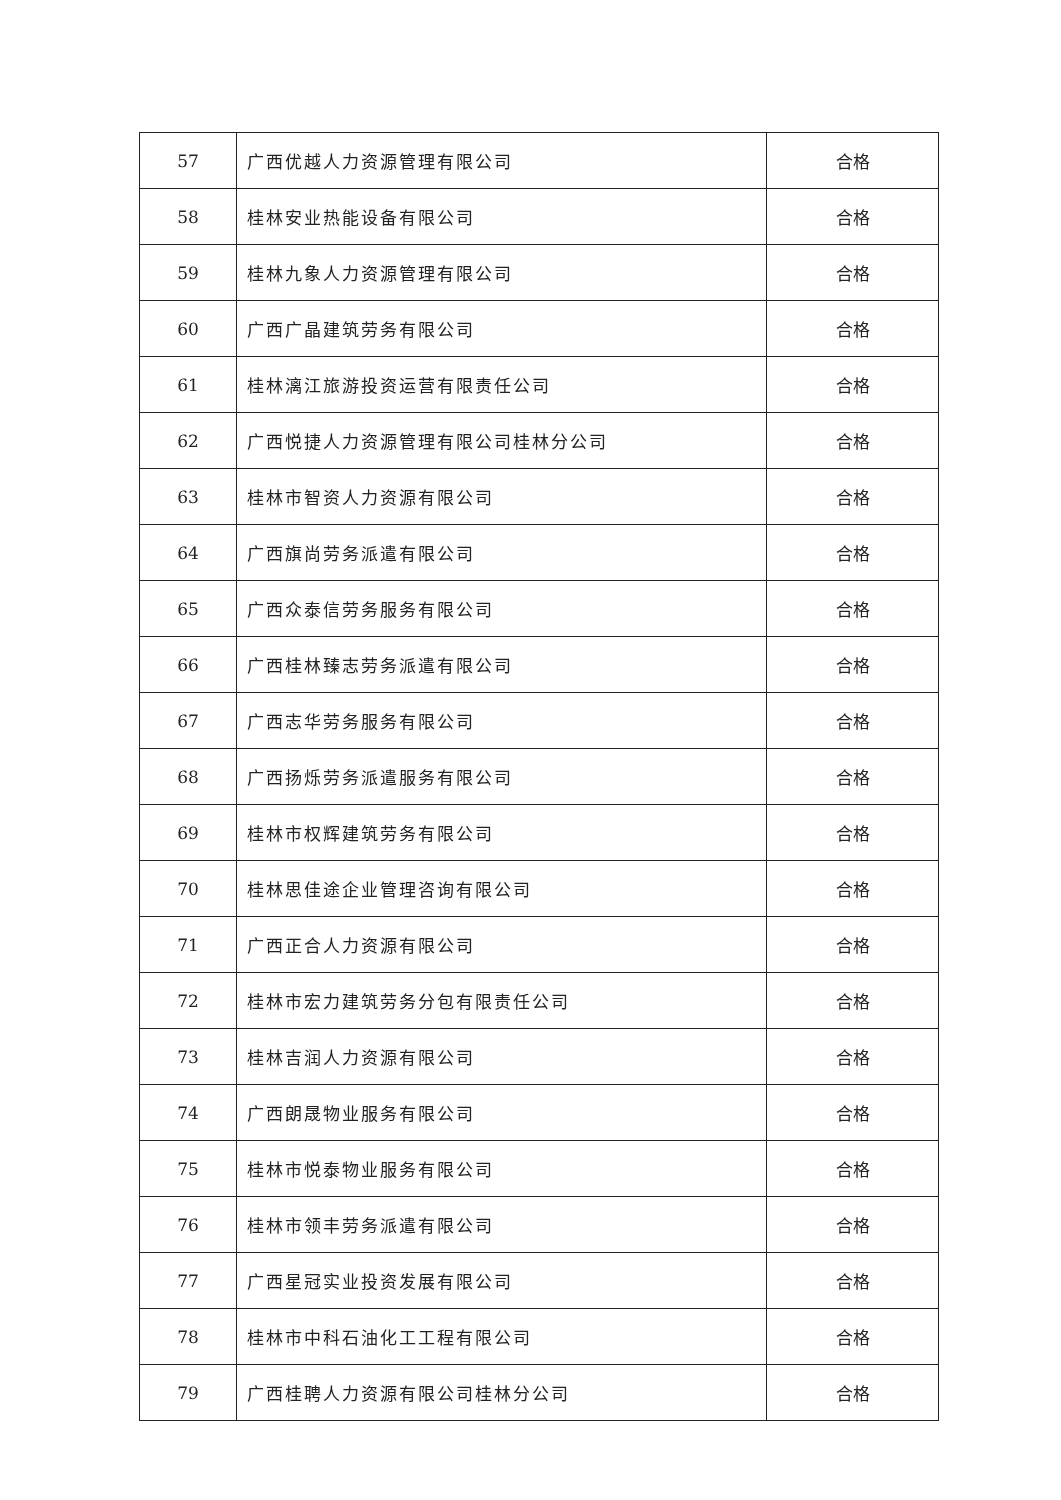| 57 | 广西优越人力资源管理有限公司 | 合格 |
| 58 | 桂林安业热能设备有限公司 | 合格 |
| 59 | 桂林九象人力资源管理有限公司 | 合格 |
| 60 | 广西广晶建筑劳务有限公司 | 合格 |
| 61 | 桂林漓江旅游投资运营有限责任公司 | 合格 |
| 62 | 广西悦捷人力资源管理有限公司桂林分公司 | 合格 |
| 63 | 桂林市智资人力资源有限公司 | 合格 |
| 64 | 广西旗尚劳务派遣有限公司 | 合格 |
| 65 | 广西众泰信劳务服务有限公司 | 合格 |
| 66 | 广西桂林臻志劳务派遣有限公司 | 合格 |
| 67 | 广西志华劳务服务有限公司 | 合格 |
| 68 | 广西扬烁劳务派遣服务有限公司 | 合格 |
| 69 | 桂林市权辉建筑劳务有限公司 | 合格 |
| 70 | 桂林思佳途企业管理咨询有限公司 | 合格 |
| 71 | 广西正合人力资源有限公司 | 合格 |
| 72 | 桂林市宏力建筑劳务分包有限责任公司 | 合格 |
| 73 | 桂林吉润人力资源有限公司 | 合格 |
| 74 | 广西朗晟物业服务有限公司 | 合格 |
| 75 | 桂林市悦泰物业服务有限公司 | 合格 |
| 76 | 桂林市领丰劳务派遣有限公司 | 合格 |
| 77 | 广西星冠实业投资发展有限公司 | 合格 |
| 78 | 桂林市中科石油化工工程有限公司 | 合格 |
| 79 | 广西桂聘人力资源有限公司桂林分公司 | 合格 |